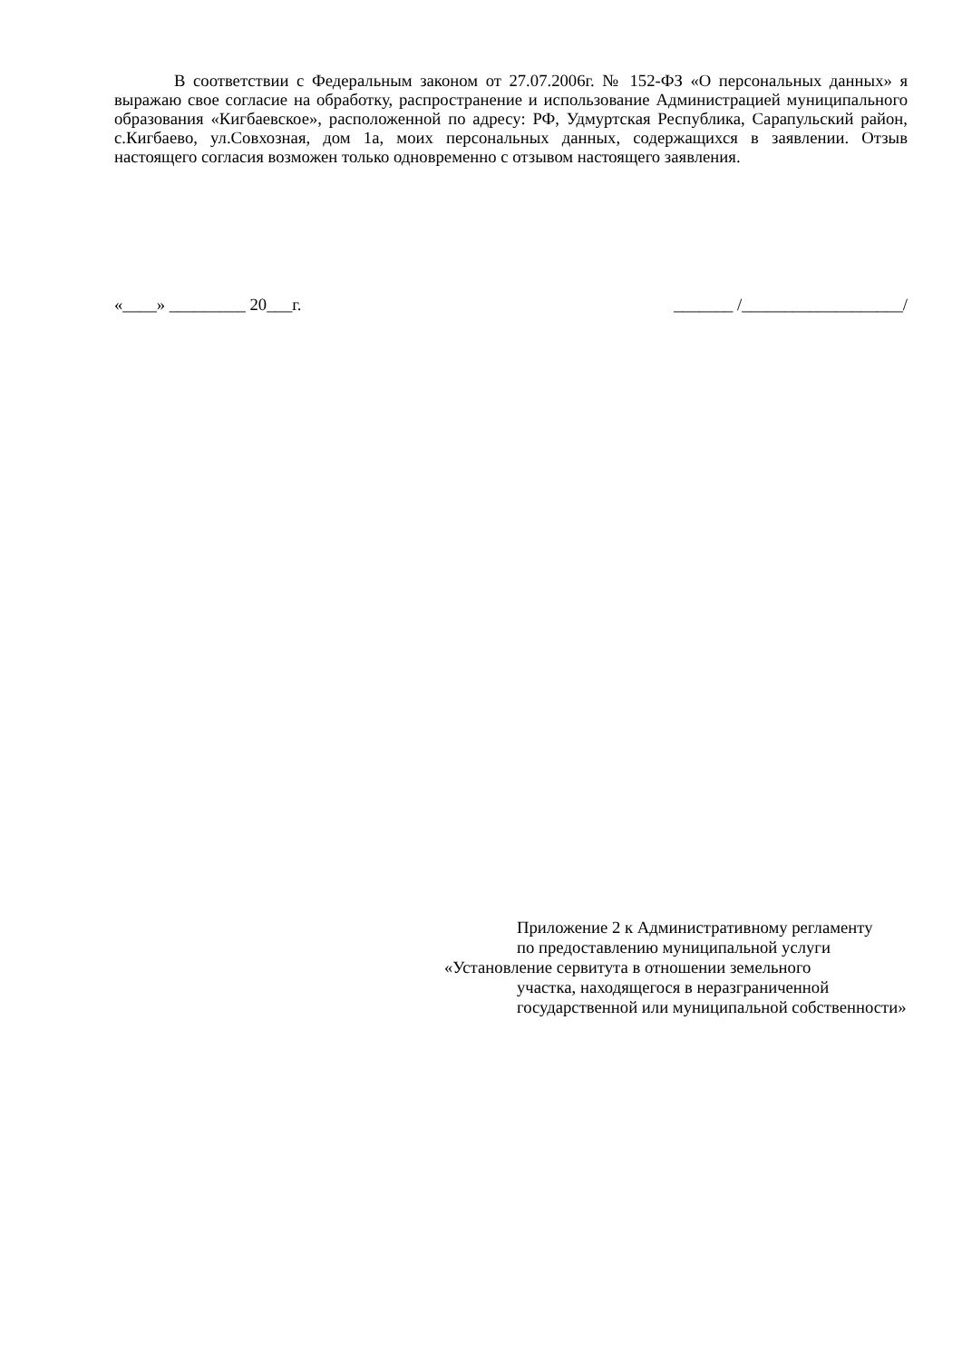В соответствии с Федеральным законом от 27.07.2006г. № 152-ФЗ «О персональных данных» я выражаю свое согласие на обработку, распространение и использование Администрацией муниципального образования «Кигбаевское», расположенной по адресу: РФ, Удмуртская Республика, Сарапульский район, с.Кигбаево, ул.Совхозная, дом 1а, моих персональных данных, содержащихся в заявлении. Отзыв настоящего согласия возможен только одновременно с отзывом настоящего заявления.
«____» _________ 20___г. _______ /___________________/
Приложение 2 к Административному регламенту
по предоставлению муниципальной услуги
«Установление сервитута в отношении земельного
участка, находящегося в неразграниченной государственной или муниципальной собственности»